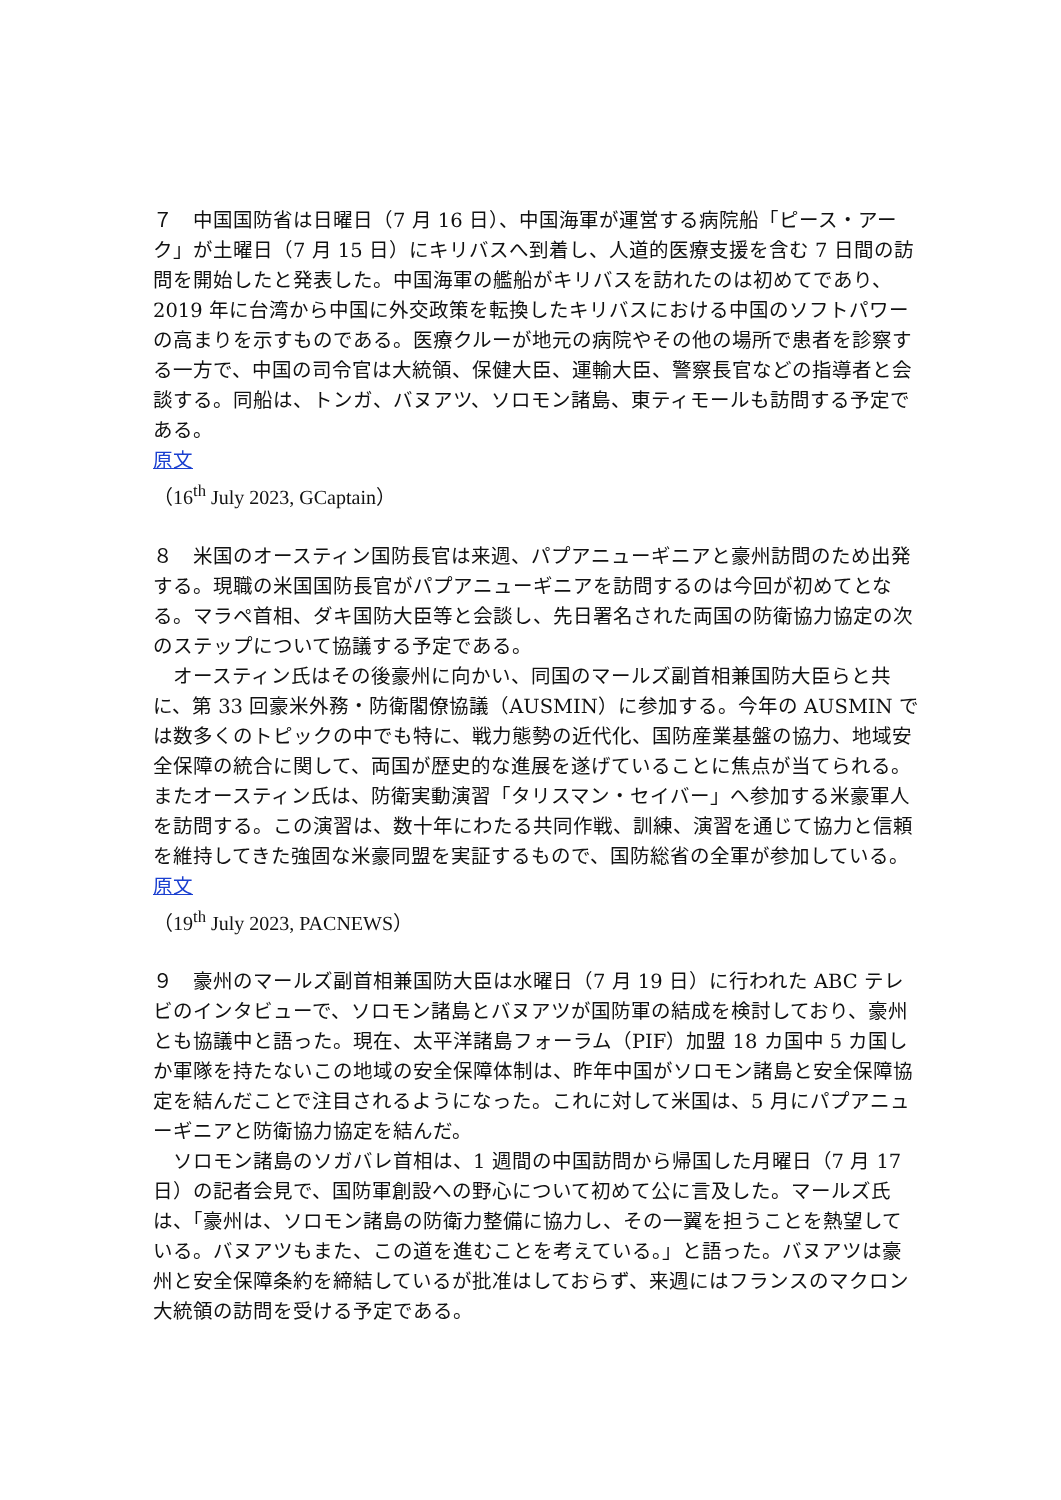７　中国国防省は日曜日（7 月 16 日）、中国海軍が運営する病院船「ピース・アーク」が土曜日（7 月 15 日）にキリバスへ到着し、人道的医療支援を含む 7 日間の訪問を開始したと発表した。中国海軍の艦船がキリバスを訪れたのは初めてであり、2019 年に台湾から中国に外交政策を転換したキリバスにおける中国のソフトパワーの高まりを示すものである。医療クルーが地元の病院やその他の場所で患者を診察する一方で、中国の司令官は大統領、保健大臣、運輸大臣、警察長官などの指導者と会談する。同船は、トンガ、バヌアツ、ソロモン諸島、東ティモールも訪問する予定である。
原文
（16<sup>th</sup> July 2023, GCaptain）
８　米国のオースティン国防長官は来週、パプアニューギニアと豪州訪問のため出発する。現職の米国国防長官がパプアニューギニアを訪問するのは今回が初めてとなる。マラペ首相、ダキ国防大臣等と会談し、先日署名された両国の防衛協力協定の次のステップについて協議する予定である。
　オースティン氏はその後豪州に向かい、同国のマールズ副首相兼国防大臣らと共に、第 33 回豪米外務・防衛閣僚協議（AUSMIN）に参加する。今年の AUSMIN では数多くのトピックの中でも特に、戦力態勢の近代化、国防産業基盤の協力、地域安全保障の統合に関して、両国が歴史的な進展を遂げていることに焦点が当てられる。またオースティン氏は、防衛実動演習「タリスマン・セイバー」へ参加する米豪軍人を訪問する。この演習は、数十年にわたる共同作戦、訓練、演習を通じて協力と信頼を維持してきた強固な米豪同盟を実証するもので、国防総省の全軍が参加している。
原文
（19<sup>th</sup> July 2023, PACNEWS）
９　豪州のマールズ副首相兼国防大臣は水曜日（7 月 19 日）に行われた ABC テレビのインタビューで、ソロモン諸島とバヌアツが国防軍の結成を検討しており、豪州とも協議中と語った。現在、太平洋諸島フォーラム（PIF）加盟 18 カ国中 5 カ国しか軍隊を持たないこの地域の安全保障体制は、昨年中国がソロモン諸島と安全保障協定を結んだことで注目されるようになった。これに対して米国は、5 月にパプアニューギニアと防衛協力協定を結んだ。
　ソロモン諸島のソガバレ首相は、1 週間の中国訪問から帰国した月曜日（7 月 17 日）の記者会見で、国防軍創設への野心について初めて公に言及した。マールズ氏は、「豪州は、ソロモン諸島の防衛力整備に協力し、その一翼を担うことを熱望している。バヌアツもまた、この道を進むことを考えている。」と語った。バヌアツは豪州と安全保障条約を締結しているが批准はしておらず、来週にはフランスのマクロン大統領の訪問を受ける予定である。